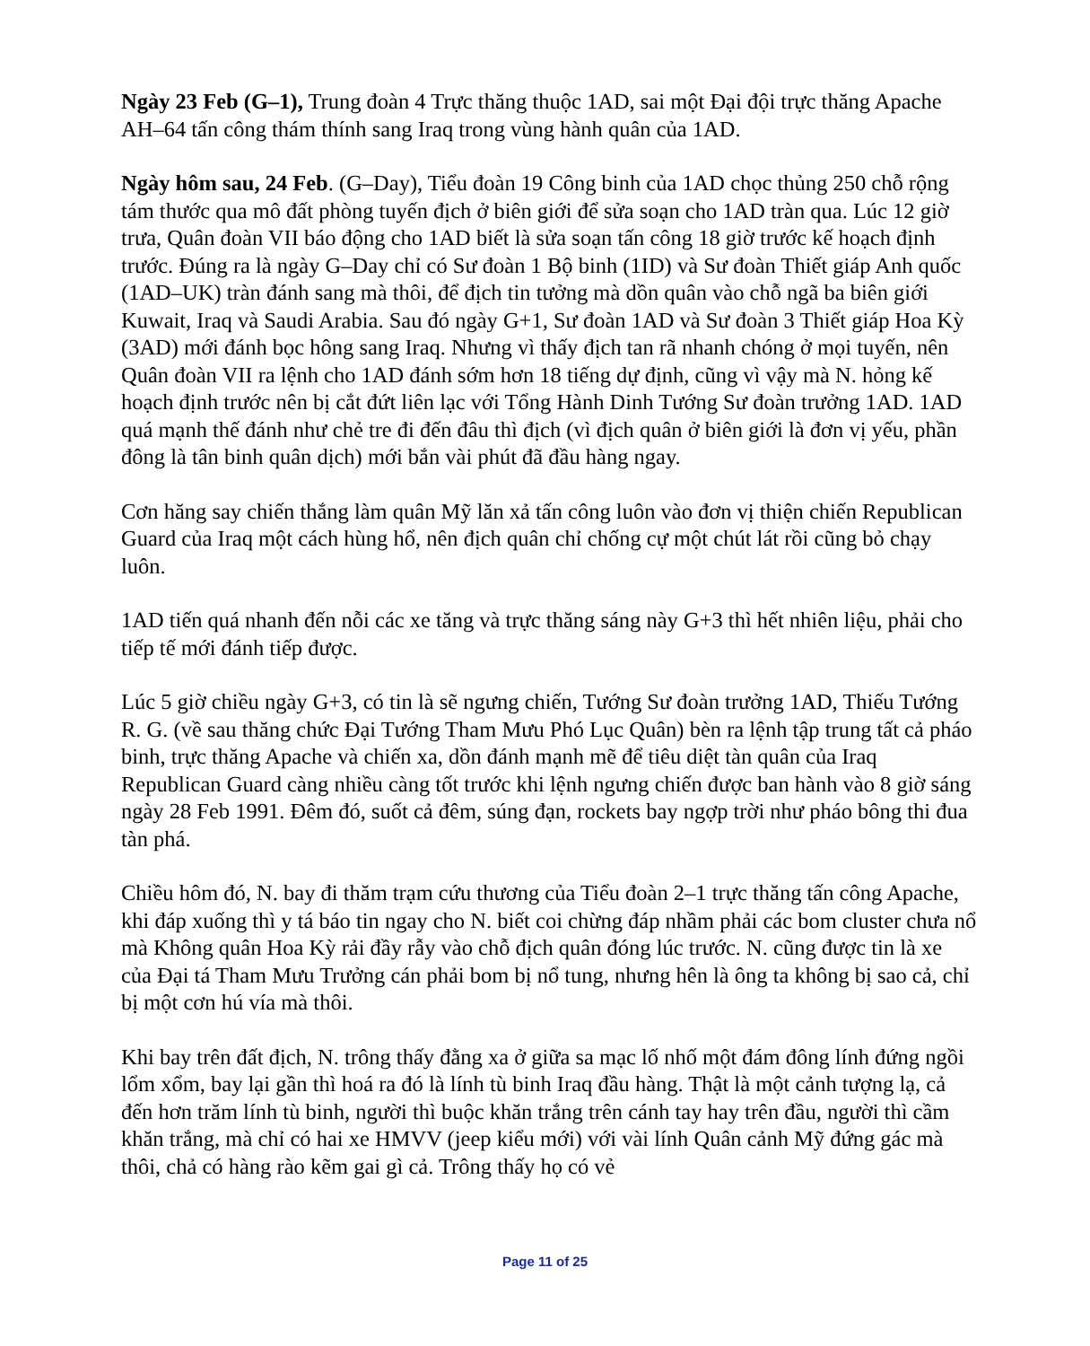Ngày 23 Feb (G–1), Trung đoàn 4 Trực thăng thuộc 1AD, sai một Đại đội trực thăng Apache AH–64 tấn công thám thính sang Iraq trong vùng hành quân của 1AD.
Ngày hôm sau, 24 Feb. (G–Day), Tiểu đoàn 19 Công binh của 1AD chọc thủng 250 chỗ rộng tám thước qua mô đất phòng tuyến địch ở biên giới để sửa soạn cho 1AD tràn qua. Lúc 12 giờ trưa, Quân đoàn VII báo động cho 1AD biết là sửa soạn tấn công 18 giờ trước kế hoạch định trước. Đúng ra là ngày G–Day chỉ có Sư đoàn 1 Bộ binh (1ID) và Sư đoàn Thiết giáp Anh quốc (1AD–UK) tràn đánh sang mà thôi, để địch tin tưởng mà dồn quân vào chỗ ngã ba biên giới Kuwait, Iraq và Saudi Arabia. Sau đó ngày G+1, Sư đoàn 1AD và Sư đoàn 3 Thiết giáp Hoa Kỳ (3AD) mới đánh bọc hông sang Iraq. Nhưng vì thấy địch tan rã nhanh chóng ở mọi tuyến, nên Quân đoàn VII ra lệnh cho 1AD đánh sớm hơn 18 tiếng dự định, cũng vì vậy mà N. hỏng kế hoạch định trước nên bị cắt đứt liên lạc với Tổng Hành Dinh Tướng Sư đoàn trưởng 1AD. 1AD quá mạnh thế đánh như chẻ tre đi đến đâu thì địch (vì địch quân ở biên giới là đơn vị yếu, phần đông là tân binh quân dịch) mới bắn vài phút đã đầu hàng ngay.
Cơn hăng say chiến thắng làm quân Mỹ lăn xả tấn công luôn vào đơn vị thiện chiến Republican Guard của Iraq một cách hùng hổ, nên địch quân chỉ chống cự một chút lát rồi cũng bỏ chạy luôn.
1AD tiến quá nhanh đến nỗi các xe tăng và trực thăng sáng này G+3 thì hết nhiên liệu, phải cho tiếp tế mới đánh tiếp được.
Lúc 5 giờ chiều ngày G+3, có tin là sẽ ngưng chiến, Tướng Sư đoàn trưởng 1AD, Thiếu Tướng R. G. (về sau thăng chức Đại Tướng Tham Mưu Phó Lục Quân) bèn ra lệnh tập trung tất cả pháo binh, trực thăng Apache và chiến xa, dồn đánh mạnh mẽ để tiêu diệt tàn quân của Iraq Republican Guard càng nhiều càng tốt trước khi lệnh ngưng chiến được ban hành vào 8 giờ sáng ngày 28 Feb 1991. Đêm đó, suốt cả đêm, súng đạn, rockets bay ngợp trời như pháo bông thi đua tàn phá.
Chiều hôm đó, N. bay đi thăm trạm cứu thương của Tiểu đoàn 2–1 trực thăng tấn công Apache, khi đáp xuống thì y tá báo tin ngay cho N. biết coi chừng đáp nhầm phải các bom cluster chưa nổ mà Không quân Hoa Kỳ rải đầy rẫy vào chỗ địch quân đóng lúc trước. N. cũng được tin là xe của Đại tá Tham Mưu Trưởng cán phải bom bị nổ tung, nhưng hên là ông ta không bị sao cả, chỉ bị một cơn hú vía mà thôi.
Khi bay trên đất địch, N. trông thấy đằng xa ở giữa sa mạc lố nhố một đám đông lính đứng ngồi lổm xổm, bay lại gần thì hoá ra đó là lính tù binh Iraq đầu hàng. Thật là một cảnh tượng lạ, cả đến hơn trăm lính tù binh, người thì buộc khăn trắng trên cánh tay hay trên đầu, người thì cầm khăn trắng, mà chỉ có hai xe HMVV (jeep kiểu mới) với vài lính Quân cảnh Mỹ đứng gác mà thôi, chả có hàng rào kẽm gai gì cả. Trông thấy họ có vẻ
Page 11 of 25